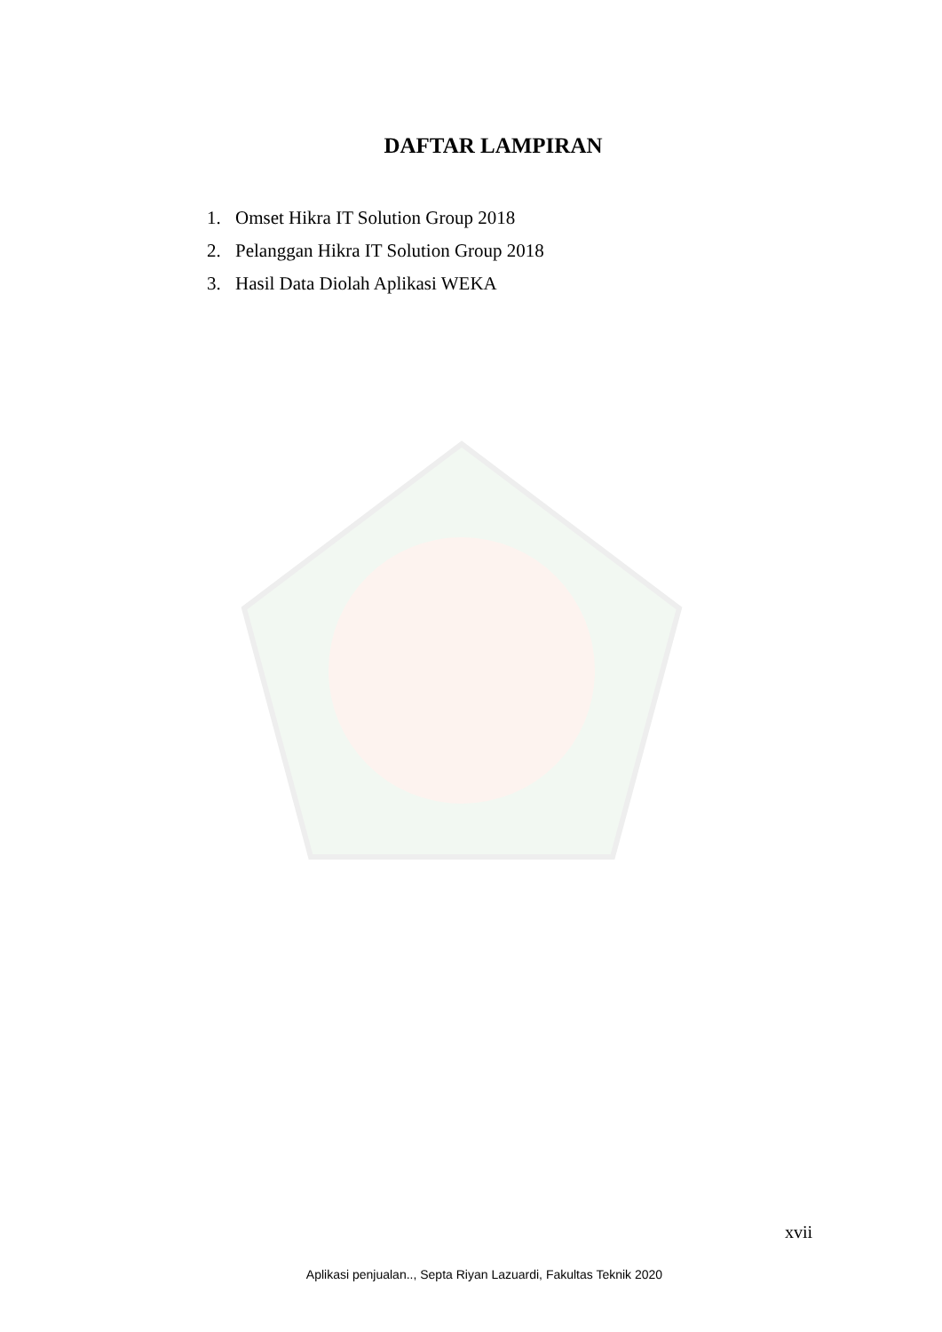DAFTAR LAMPIRAN
1. Omset Hikra IT Solution Group 2018
2. Pelanggan Hikra IT Solution Group 2018
3. Hasil Data Diolah Aplikasi WEKA
xvii
Aplikasi penjualan.., Septa Riyan Lazuardi, Fakultas Teknik 2020